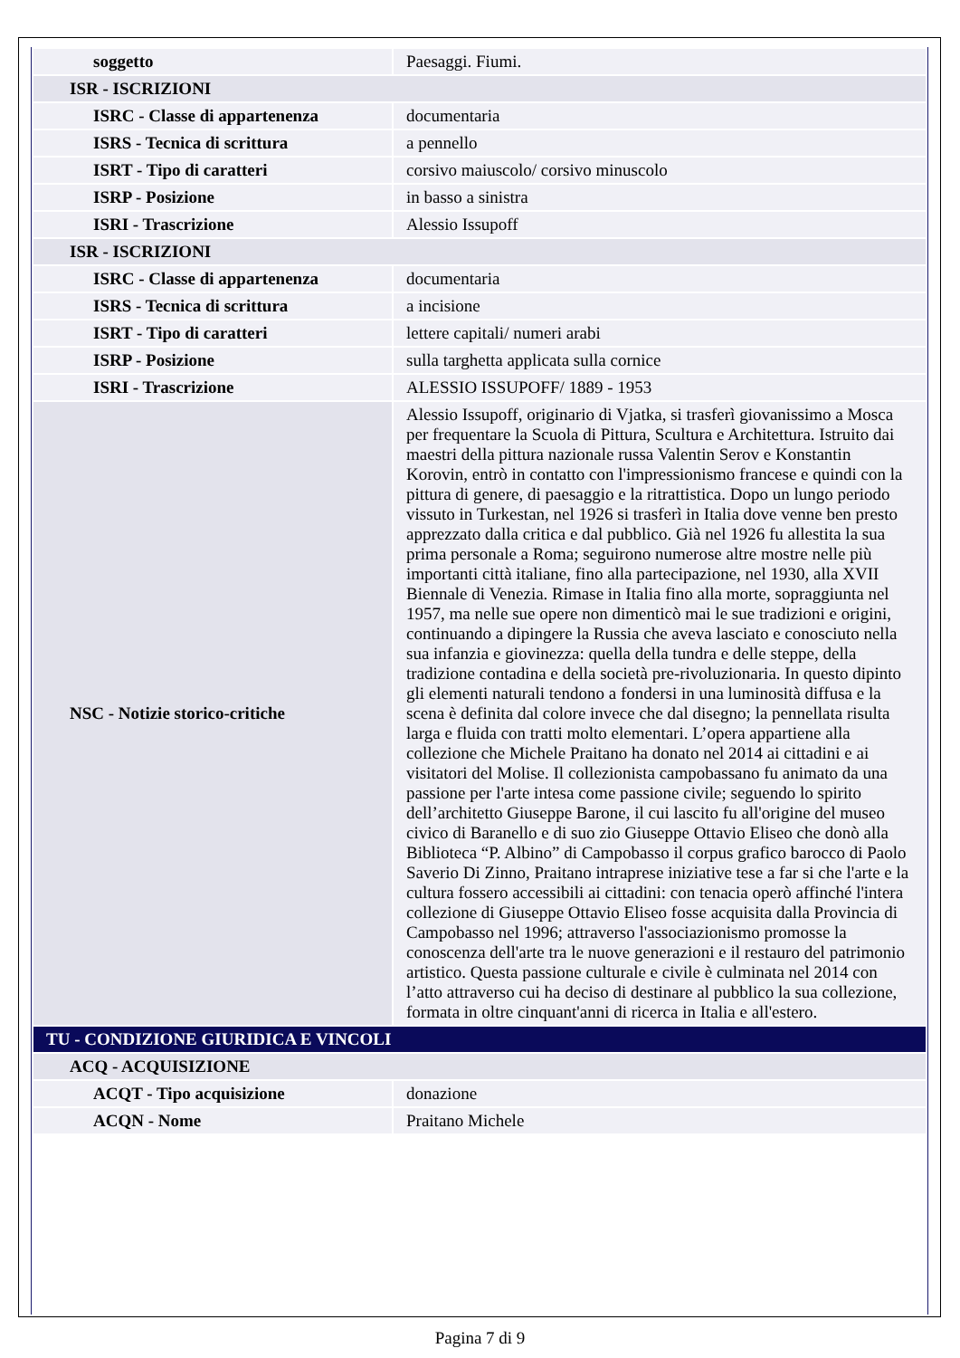| soggetto | Paesaggi. Fiumi. |
| ISR - ISCRIZIONI | |
| ISRC - Classe di appartenenza | documentaria |
| ISRS - Tecnica di scrittura | a pennello |
| ISRT - Tipo di caratteri | corsivo maiuscolo/ corsivo minuscolo |
| ISRP - Posizione | in basso a sinistra |
| ISRI - Trascrizione | Alessio Issupoff |
| ISR - ISCRIZIONI | |
| ISRC - Classe di appartenenza | documentaria |
| ISRS - Tecnica di scrittura | a incisione |
| ISRT - Tipo di caratteri | lettere capitali/ numeri arabi |
| ISRP - Posizione | sulla targhetta applicata sulla cornice |
| ISRI - Trascrizione | ALESSIO ISSUPOFF/ 1889 - 1953 |
| NSC - Notizie storico-critiche | Alessio Issupoff, originario di Vjatka, si trasferì giovanissimo a Mosca per frequentare la Scuola di Pittura, Scultura e Architettura. Istruito dai maestri della pittura nazionale russa Valentin Serov e Konstantin Korovin, entrò in contatto con l'impressionismo francese e quindi con la pittura di genere, di paesaggio e la ritrattistica. Dopo un lungo periodo vissuto in Turkestan, nel 1926 si trasferì in Italia dove venne ben presto apprezzato dalla critica e dal pubblico. Già nel 1926 fu allestita la sua prima personale a Roma; seguirono numerose altre mostre nelle più importanti città italiane, fino alla partecipazione, nel 1930, alla XVII Biennale di Venezia. Rimase in Italia fino alla morte, sopraggiunta nel 1957, ma nelle sue opere non dimenticò mai le sue tradizioni e origini, continuando a dipingere la Russia che aveva lasciato e conosciuto nella sua infanzia e giovinezza: quella della tundra e delle steppe, della tradizione contadina e della società pre-rivoluzionaria. In questo dipinto gli elementi naturali tendono a fondersi in una luminosità diffusa e la scena è definita dal colore invece che dal disegno; la pennellata risulta larga e fluida con tratti molto elementari. L’opera appartiene alla collezione che Michele Praitano ha donato nel 2014 ai cittadini e ai visitatori del Molise. Il collezionista campobassano fu animato da una passione per l'arte intesa come passione civile; seguendo lo spirito dell’architetto Giuseppe Barone, il cui lascito fu all'origine del museo civico di Baranello e di suo zio Giuseppe Ottavio Eliseo che donò alla Biblioteca “P. Albino” di Campobasso il corpus grafico barocco di Paolo Saverio Di Zinno, Praitano intraprese iniziative tese a far si che l'arte e la cultura fossero accessibili ai cittadini: con tenacia operò affinché l'intera collezione di Giuseppe Ottavio Eliseo fosse acquisita dalla Provincia di Campobasso nel 1996; attraverso l'associazionismo promosse la conoscenza dell'arte tra le nuove generazioni e il restauro del patrimonio artistico. Questa passione culturale e civile è culminata nel 2014 con l’atto attraverso cui ha deciso di destinare al pubblico la sua collezione, formata in oltre cinquant'anni di ricerca in Italia e all'estero. |
| TU - CONDIZIONE GIURIDICA E VINCOLI | |
| ACQ - ACQUISIZIONE | |
| ACQT - Tipo acquisizione | donazione |
| ACQN - Nome | Praitano Michele |
Pagina 7 di 9